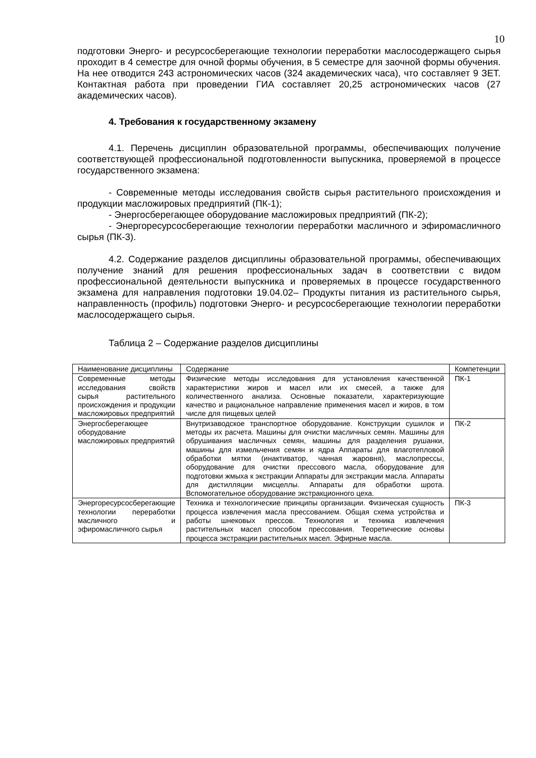10
подготовки Энерго- и ресурсосберегающие технологии переработки маслосодержащего сырья проходит в 4 семестре для очной формы обучения, в 5 семестре для заочной формы обучения. На нее отводится 243 астрономических часов (324 академических часа), что составляет 9 ЗЕТ. Контактная работа при проведении ГИА составляет 20,25 астрономических часов (27 академических часов).
4. Требования к государственному экзамену
4.1. Перечень дисциплин образовательной программы, обеспечивающих получение соответствующей профессиональной подготовленности выпускника, проверяемой в процессе государственного экзамена:
- Современные методы исследования свойств сырья растительного происхождения и продукции масложировых предприятий (ПК-1);
- Энергосберегающее оборудование масложировых предприятий (ПК-2);
- Энергоресурсосберегающие технологии переработки масличного и эфиромасличного сырья (ПК-3).
4.2. Содержание разделов дисциплины образовательной программы, обеспечивающих получение знаний для решения профессиональных задач в соответствии с видом профессиональной деятельности выпускника и проверяемых в процессе государственного экзамена для направления подготовки 19.04.02– Продукты питания из растительного сырья, направленность (профиль) подготовки Энерго- и ресурсосберегающие технологии переработки маслосодержащего сырья.
Таблица 2 – Содержание разделов дисциплины
| Наименование дисциплины | Содержание | Компетенции |
| Современные методы исследования свойств сырья растительного происхождения и продукции масложировых предприятий | Физические методы исследования для установления качественной характеристики жиров и масел или их смесей, а также для количественного анализа. Основные показатели, характеризующие качество и рациональное направление применения масел и жиров, в том числе для пищевых целей | ПК-1 |
| Энергосберегающее оборудование масложировых предприятий | Внутризаводское транспортное оборудование. Конструкции сушилок и методы их расчета. Машины для очистки масличных семян. Машины для обрушивания масличных семян, машины для разделения рушанки, машины для измельчения семян и ядра Аппараты для влаготепловой обработки мятки (инактиватор, чанная жаровня), маслопрессы, оборудование для очистки прессового масла, оборудование для подготовки жмыха к экстракции Аппараты для экстракции масла. Аппараты для дистилляции мисцеллы. Аппараты для обработки шрота. Вспомогательное оборудование экстракционного цеха. | ПК-2 |
| Энергоресурсосберегающие технологии переработки масличного и эфиромасличного сырья | Техника и технологические принципы организации. Физическая сущность процесса извлечения масла прессованием. Общая схема устройства и работы шнековых прессов. Технология и техника извлечения растительных масел способом прессования. Теоретические основы процесса экстракции растительных масел. Эфирные масла. | ПК-3 |